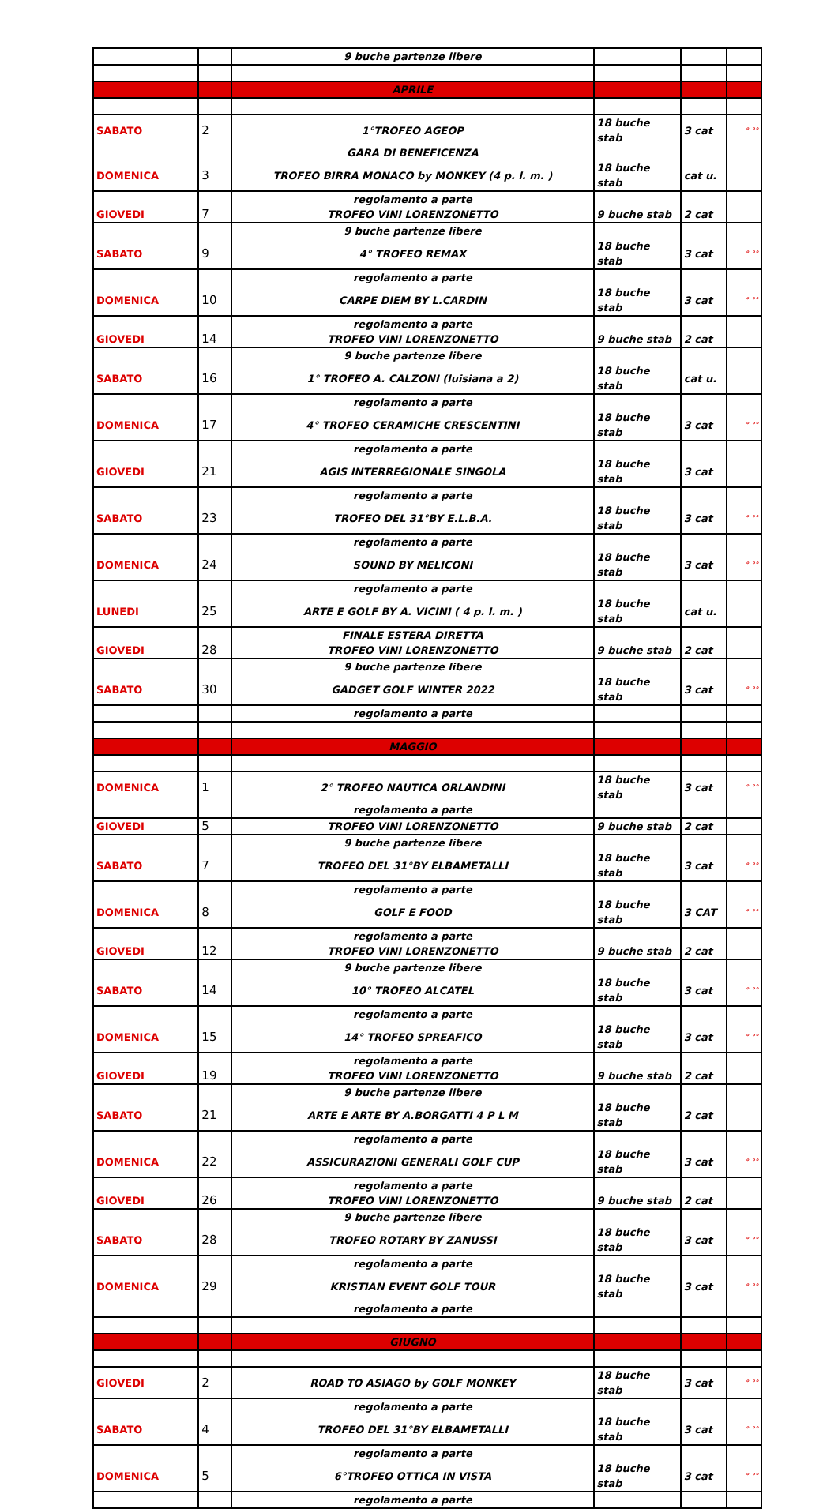| | | 9 buche partenze libere | | | |
| | | APRILE | | | |
| SABATO | 2 | 1°TROFEO AGEOP | 18 buche stab | 3 cat | ° °° |
| | | GARA DI BENEFICENZA | | | |
| DOMENICA | 3 | TROFEO BIRRA MONACO by MONKEY (4 p. l. m. ) | 18 buche stab | cat u. | |
| | | regolamento a parte | | | |
| GIOVEDI | 7 | TROFEO VINI LORENZONETTO | 9 buche stab | 2 cat | |
| | | 9 buche partenze libere | | | |
| SABATO | 9 | 4° TROFEO REMAX | 18 buche stab | 3 cat | ° °° |
| | | regolamento a parte | | | |
| DOMENICA | 10 | CARPE DIEM BY L.CARDIN | 18 buche stab | 3 cat | ° °° |
| | | regolamento a parte | | | |
| GIOVEDI | 14 | TROFEO VINI LORENZONETTO | 9 buche stab | 2 cat | |
| | | 9 buche partenze libere | | | |
| SABATO | 16 | 1° TROFEO A. CALZONI (luisiana a 2) | 18 buche stab | cat u. | |
| | | regolamento a parte | | | |
| DOMENICA | 17 | 4° TROFEO CERAMICHE CRESCENTINI | 18 buche stab | 3 cat | ° °° |
| | | regolamento a parte | | | |
| GIOVEDI | 21 | AGIS INTERREGIONALE SINGOLA | 18 buche stab | 3 cat | |
| | | regolamento a parte | | | |
| SABATO | 23 | TROFEO DEL 31°BY E.L.B.A. | 18 buche stab | 3 cat | ° °° |
| | | regolamento a parte | | | |
| DOMENICA | 24 | SOUND BY MELICONI | 18 buche stab | 3 cat | ° °° |
| | | regolamento a parte | | | |
| LUNEDI | 25 | ARTE E GOLF BY A. VICINI ( 4 p. l. m. ) | 18 buche stab | cat u. | |
| | | FINALE ESTERA DIRETTA | | | |
| GIOVEDI | 28 | TROFEO VINI LORENZONETTO | 9 buche stab | 2 cat | |
| | | 9 buche partenze libere | | | |
| SABATO | 30 | GADGET GOLF WINTER 2022 | 18 buche stab | 3 cat | ° °° |
| | | regolamento a parte | | | |
| | | MAGGIO | | | |
| DOMENICA | 1 | 2° TROFEO NAUTICA ORLANDINI | 18 buche stab | 3 cat | ° °° |
| | | regolamento a parte | | | |
| GIOVEDI | 5 | TROFEO VINI LORENZONETTO | 9 buche stab | 2 cat | |
| | | 9 buche partenze libere | | | |
| SABATO | 7 | TROFEO DEL 31°BY ELBAMETALLI | 18 buche stab | 3 cat | ° °° |
| | | regolamento a parte | | | |
| DOMENICA | 8 | GOLF E FOOD | 18 buche stab | 3 CAT | ° °° |
| | | regolamento a parte | | | |
| GIOVEDI | 12 | TROFEO VINI LORENZONETTO | 9 buche stab | 2 cat | |
| | | 9 buche partenze libere | | | |
| SABATO | 14 | 10° TROFEO ALCATEL | 18 buche stab | 3 cat | ° °° |
| | | regolamento a parte | | | |
| DOMENICA | 15 | 14° TROFEO SPREAFICO | 18 buche stab | 3 cat | ° °° |
| | | regolamento a parte | | | |
| GIOVEDI | 19 | TROFEO VINI LORENZONETTO | 9 buche stab | 2 cat | |
| | | 9 buche partenze libere | | | |
| SABATO | 21 | ARTE E ARTE BY A.BORGATTI 4 P L M | 18 buche stab | 2 cat | |
| | | regolamento a parte | | | |
| DOMENICA | 22 | ASSICURAZIONI GENERALI GOLF CUP | 18 buche stab | 3 cat | ° °° |
| | | regolamento a parte | | | |
| GIOVEDI | 26 | TROFEO VINI LORENZONETTO | 9 buche stab | 2 cat | |
| | | 9 buche partenze libere | | | |
| SABATO | 28 | TROFEO ROTARY BY ZANUSSI | 18 buche stab | 3 cat | ° °° |
| | | regolamento a parte | | | |
| DOMENICA | 29 | KRISTIAN EVENT GOLF TOUR | 18 buche stab | 3 cat | ° °° |
| | | regolamento a parte | | | |
| | | GIUGNO | | | |
| GIOVEDI | 2 | ROAD TO ASIAGO by GOLF MONKEY | 18 buche stab | 3 cat | ° °° |
| | | regolamento a parte | | | |
| SABATO | 4 | TROFEO DEL 31°BY ELBAMETALLI | 18 buche stab | 3 cat | ° °° |
| | | regolamento a parte | | | |
| DOMENICA | 5 | 6°TROFEO OTTICA IN VISTA | 18 buche stab | 3 cat | ° °° |
| | | regolamento a parte | | | |